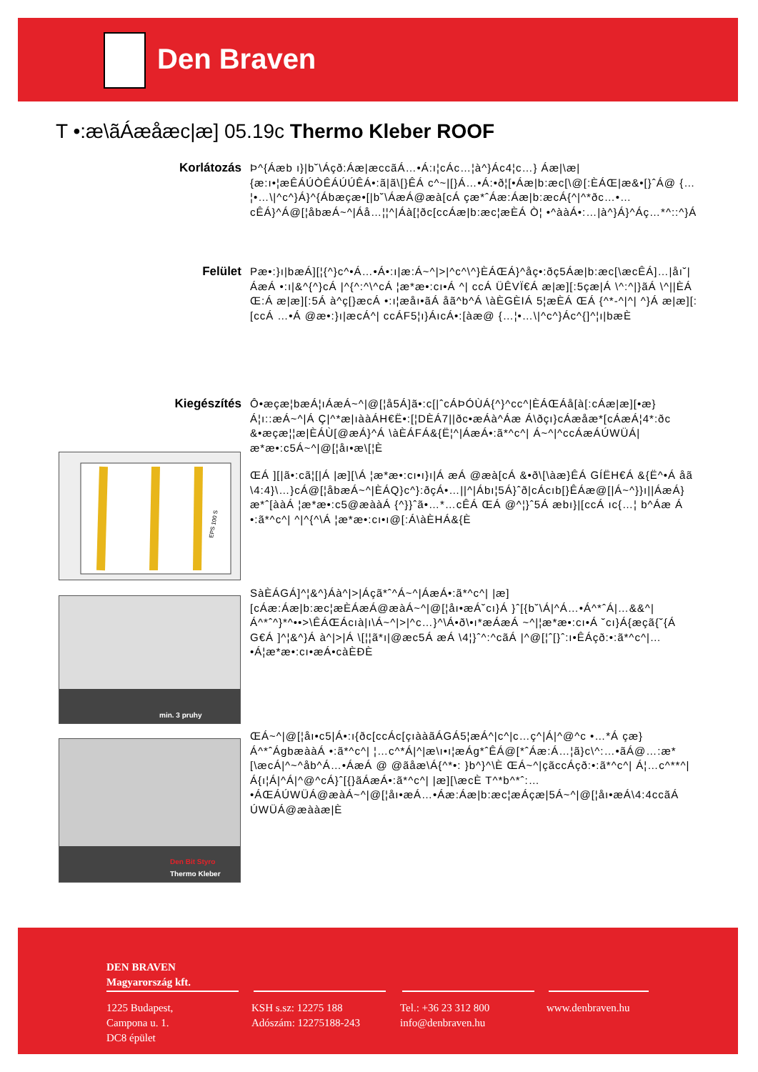Den Braven
T •:æ\ãÁæåæc|æ] 05.19c Thermo Kleber ROOF
Korlátozás Þ^{Áæb ı}|b˘\Áçð:Áæ|æccãÁ…•Á:ı¦cÁc…¦à^}Ác4¦c…} Áæ|\æ|{æ:ı•¦æÊÁÚÒÊÁÚÚÊÁ•:ã|ã\[}ÊÁ c^~|[}Á…•Á:•ð¦[•Áæ|b:æc[\@[:ÈÁŒ|æ&•[}ˆÁ@ {…¦•…\|^c^}Á}^{Ábæçæ•[|b˘\ÁæÁ@æà[cÁ çæ*ˆÁæ:Áæ|b:æcÁ{^|^*ðc…•…cÊÁ}^Á@[¦åbæÁ~^|Áå…¦¦^|Áà[¦ðc[ccÁæ|b:æc¦æÈÁ Ò¦ •^ààÁ•:…|à^}Á}^Áç…*^::^}Á
Felület Pæ•:}ı|bæÁ][¦{^}c^•Á…•Á•:ı|æ:Á~^|>|^c^\^}ÈÁŒÁ}^åç•:ðç5Áæ|b:æc[\æcÊÁ]…|åı˘|ÁæÁ •:ı|&^{^}cÁ |^{^:^\^cÁ ¦æ*æ•:cı•Á ^| ccÁ ÜÊVÏ€Á æ|æ][:5çæ|Á \^:^|}ãÁ \^||ÈÁ Œ:Á æ|æ][:5Á à^ç[}æcÁ •:ı¦æåı•ãÁ åã^b^Á \àÈGÈIÁ 5¦æÈÁ ŒÁ {^*-^|^| ^}Á æ|æ][:[ccÁ …•Á @æ•:}ı|æcÁ^| ccÁF5¦ı}ÁıcÁ•:[àæ@ {…¦•…\|^c^}Ác^{]^¦ı|bæÈ
Kiegészítés Ô•æçæ¦bæÁ¦ıÁæÁ~^|@[¦å5Á]ã•:c[|ˆcÁÞÓÙÁ{^}^cc^|ÈÁŒÁå[à[:cÁæ|æ][•æ}Á¦ı::æÁ~^|Á Ç|^*æ|ıààÁH€Ë•:[¦DÈÁ7||ðc•æÁà^Áæ Á\ðçı}cÁæåæ*[cÁæÁ¦4*:ðc &•æçæ¦¦æ|ÈÁÙ[@æÁ}^Á \àÈÁFÁ&{Ë¦^|ÁæÁ•:ã*^c^| Á~^|^ccÁæÁÚWÜÁ|æ*æ•:c5Á~^|@[¦åı•æ\[¦È
EPS 100 S
ŒÁ ][|ã•:cã¦[|Á |æ][\Á ¦æ*æ•:cı•ı}ı|Á æÁ @æà[cÁ &•ð\[\àæ}ÊÁ GÍËH€Á &{Ë^•Á åã \4:4}\…}cÁ@[¦åbæÁ~^|ÈÁQ}c^}:ðçÁ•…||^|Ábı¦5Á}ˆð|cÁcıb[}ÊÁæ@[|Á~^}}ı||ÁæÁ}æ*ˆ[ààÁ ¦æ*æ•:c5@æààÁ {^}}ˆã•…*…cÊÁ ŒÁ @^¦}ˆ5Á æbı}|[ccÁ ıc{…¦ b^Áæ Á •:ã*^c^| ^|^{^\Á ¦æ*æ•:cı•ı@[:Á\àÈHÁ&{È
min. 3 pruhy
SàÈÁGÁ]^¦&^}Áà^|>|Áçã*ˆ^Á~^|ÁæÁ•:ã*^c^| |æ][cÁæ:Áæ|b:æc¦æÈÁæÁ@æàÁ~^|@[¦åı•æÁ˘cı}Á }ˆ[{b˘\Á|^Á…•Á^*ˆÁ|…&&^|Á^*ˆ^}*^••>\ÊÁŒÁcıà|ı\Á~^|>|^c…}^\Á•ð\•ı*æÁæÁ ~^|¦æ*æ•:cı•Á ˘cı}Á{æçã{˘{Á G€Á ]^¦&^}Á à^|>|Á \[¦¦ã*ı|@æc5Á æÁ \4¦}ˆ^:^cãÁ |^@[¦ˆ[}ˆ:ı•ÊÁçð:•:ã*^c^|…•Á¦æ*æ•:cı•æÁ•càÈÐÈ
Den Bit Styro
Thermo Kleber
ŒÁ~^|@[¦åı•c5|Á•:ı{ðc[ccÁc[çıààãÁGÁ5¦æÁ^|c^|c…ç^|Á|^@^c •…*Á çæ}Á^*ˆÁgbæààÁ •:ã*^c^| ¦…c^*Á|^|æ\ı•ı¦æÁg*ˆÊÁ@[*ˆÁæ:Á…¦ã}c\^:…•ãÁ@…:æ*[\æcÁ|^~^åb^Á…•ÁæÁ @ @ãåæ\Á{^*•: }b^}^\È ŒÁ~^|çãccÁçð:•:ã*^c^| Á¦…c^**^|Á{ı¦Á|^Á|^@^cÁ}ˆ[{}ãÁæÁ•:ã*^c^| |æ][\æcÈ T^*b^*ˆ:…•ÁŒÁÚWÜÁ@æàÁ~^|@[¦åı•æÁ…•Áæ:Áæ|b:æc¦æÁçæ|5Á~^|@[¦åı•æÁ\4:4ccãÁ ÚWÜÁ@æààæ|È
DEN BRAVEN
Magyarország kft.
1225 Budapest,
Campona u. 1.
DC8 épület
KSH s.sz: 12275 188
Adószám: 12275188-243
Tel.: +36 23 312 800
info@denbraven.hu
www.denbraven.hu